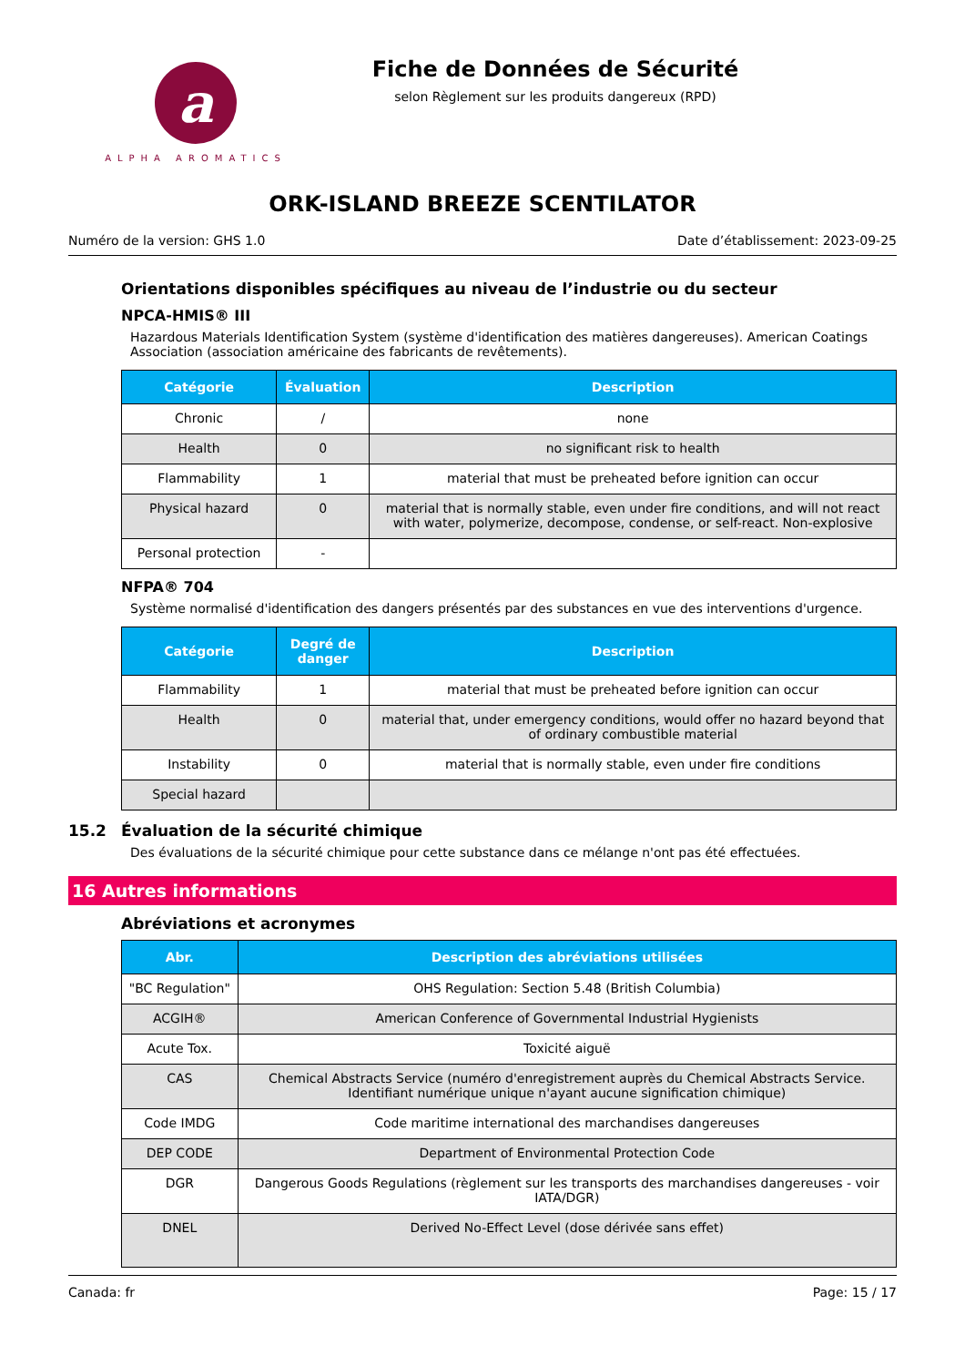a
ALPHA AROMATICS
Fiche de Données de Sécurité
selon Règlement sur les produits dangereux (RPD)
ORK-ISLAND BREEZE SCENTILATOR
Numéro de la version: GHS 1.0 Date d’établissement: 2023-09-25
Orientations disponibles spécifiques au niveau de l’industrie ou du secteur
NPCA-HMIS® III
Hazardous Materials Identification System (système d'identification des matières dangereuses). American Coatings Association (association américaine des fabricants de revêtements).
| Catégorie | Évaluation | Description |
| --- | --- | --- |
| Chronic | / | none |
| Health | 0 | no significant risk to health |
| Flammability | 1 | material that must be preheated before ignition can occur |
| Physical hazard | 0 | material that is normally stable, even under fire conditions, and will not react with water, polymerize, decompose, condense, or self-react. Non-explosive |
| Personal protection | - | |
NFPA® 704
Système normalisé d'identification des dangers présentés par des substances en vue des interventions d'urgence.
| Catégorie | Degré de danger | Description |
| --- | --- | --- |
| Flammability | 1 | material that must be preheated before ignition can occur |
| Health | 0 | material that, under emergency conditions, would offer no hazard beyond that of ordinary combustible material |
| Instability | 0 | material that is normally stable, even under fire conditions |
| Special hazard | | |
15.2 Évaluation de la sécurité chimique
Des évaluations de la sécurité chimique pour cette substance dans ce mélange n'ont pas été effectuées.
16 Autres informations
Abréviations et acronymes
| Abr. | Description des abréviations utilisées |
| --- | --- |
| "BC Regulation" | OHS Regulation: Section 5.48 (British Columbia) |
| ACGIH® | American Conference of Governmental Industrial Hygienists |
| Acute Tox. | Toxicité aiguë |
| CAS | Chemical Abstracts Service (numéro d'enregistrement auprès du Chemical Abstracts Service. Identifiant numérique unique n'ayant aucune signification chimique) |
| Code IMDG | Code maritime international des marchandises dangereuses |
| DEP CODE | Department of Environmental Protection Code |
| DGR | Dangerous Goods Regulations (règlement sur les transports des marchandises dangereuses - voir IATA/DGR) |
| DNEL | Derived No-Effect Level (dose dérivée sans effet) |
Canada: fr Page: 15 / 17